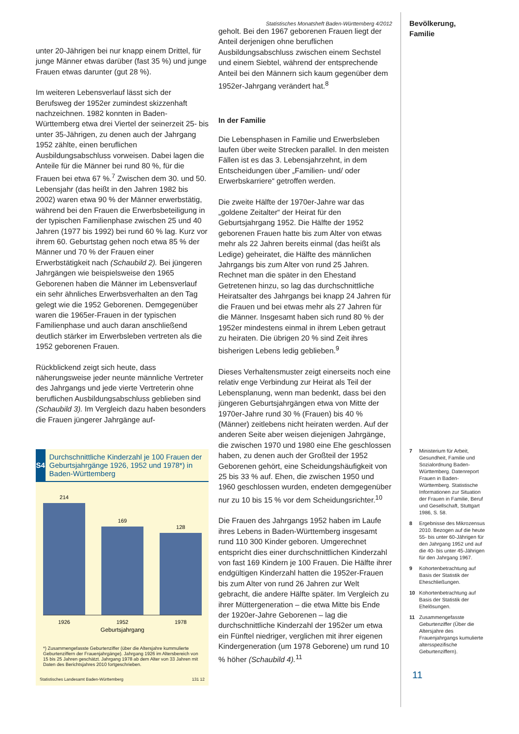unter 20-Jährigen bei nur knapp einem Drittel, für junge Männer etwas darüber (fast 35 %) und junge Frauen etwas darunter (gut 28 %).
Im weiteren Lebensverlauf lässt sich der Berufsweg der 1952er zumindest skizzenhaft nachzeichnen. 1982 konnten in Baden-Württemberg etwa drei Viertel der seinerzeit 25- bis unter 35-Jährigen, zu denen auch der Jahrgang 1952 zählte, einen beruflichen Ausbildungsabschluss vorweisen. Dabei lagen die Anteile für die Männer bei rund 80 %, für die Frauen bei etwa 67 %.<sup>7</sup> Zwischen dem 30. und 50. Lebensjahr (das heißt in den Jahren 1982 bis 2002) waren etwa 90 % der Männer erwerbstätig, während bei den Frauen die Erwerbsbeteiligung in der typischen Familienphase zwischen 25 und 40 Jahren (1977 bis 1992) bei rund 60 % lag. Kurz vor ihrem 60. Geburtstag gehen noch etwa 85 % der Männer und 70 % der Frauen einer Erwerbstätigkeit nach (Schaubild 2). Bei jüngeren Jahrgängen wie beispielsweise den 1965 Geborenen haben die Männer im Lebensverlauf ein sehr ähnliches Erwerbsverhalten an den Tag gelegt wie die 1952 Geborenen. Demgegenüber waren die 1965er-Frauen in der typischen Familienphase und auch daran anschließend deutlich stärker im Erwerbsleben vertreten als die 1952 geborenen Frauen.
Rückblickend zeigt sich heute, dass näherungsweise jeder neunte männliche Vertreter des Jahrgangs und jede vierte Vertreterin ohne beruflichen Ausbildungsabschluss geblieben sind (Schaubild 3). Im Vergleich dazu haben besonders die Frauen jüngerer Jahrgänge auf-
S4
Durchschnittliche Kinderzahl je 100 Frauen der Geburtsjahrgänge 1926, 1952 und 1978*) in Baden-Württemberg
214
169
128
1926
1952
1978
Geburtsjahrgang
*) Zusammengefasste Geburtenziffer (über die Altersjahre kummulierte Geburtenziffern der Frauenjahrgänge). Jahrgang 1926 im Altersbereich von 15 bis 25 Jahren geschätzt. Jahrgang 1978 ab dem Alter von 33 Jahren mit Daten des Berichtsjahres 2010 fortgeschrieben.
Statistisches Landesamt Baden-Württemberg 131 12
Statistisches Monatsheft Baden-Württemberg 4/2012
geholt. Bei den 1967 geborenen Frauen liegt der Anteil derjenigen ohne beruflichen Ausbildungsabschluss zwischen einem Sechstel und einem Siebtel, während der entsprechende Anteil bei den Männern sich kaum gegenüber dem 1952er-Jahrgang verändert hat.<sup>8</sup>
In der Familie
Die Lebensphasen in Familie und Erwerbsleben laufen über weite Strecken parallel. In den meisten Fällen ist es das 3. Lebensjahrzehnt, in dem Entscheidungen über „Familien- und/ oder Erwerbskarriere“ getroffen werden.
Die zweite Hälfte der 1970er-Jahre war das „goldene Zeitalter“ der Heirat für den Geburtsjahrgang 1952. Die Hälfte der 1952 geborenen Frauen hatte bis zum Alter von etwas mehr als 22 Jahren bereits einmal (das heißt als Ledige) geheiratet, die Hälfte des männlichen Jahrgangs bis zum Alter von rund 25 Jahren. Rechnet man die später in den Ehestand Getretenen hinzu, so lag das durchschnittliche Heiratsalter des Jahrgangs bei knapp 24 Jahren für die Frauen und bei etwas mehr als 27 Jahren für die Männer. Insgesamt haben sich rund 80 % der 1952er mindestens einmal in ihrem Leben getraut zu heiraten. Die übrigen 20 % sind Zeit ihres bisherigen Lebens ledig geblieben.<sup>9</sup>
Dieses Verhaltensmuster zeigt einerseits noch eine relativ enge Verbindung zur Heirat als Teil der Lebensplanung, wenn man bedenkt, dass bei den jüngeren Geburtsjahrgängen etwa von Mitte der 1970er-Jahre rund 30 % (Frauen) bis 40 % (Männer) zeitlebens nicht heiraten werden. Auf der anderen Seite aber weisen diejenigen Jahrgänge, die zwischen 1970 und 1980 eine Ehe geschlossen haben, zu denen auch der Großteil der 1952 Geborenen gehört, eine Scheidungshäufigkeit von 25 bis 33 % auf. Ehen, die zwischen 1950 und 1960 geschlossen wurden, endeten demgegenüber nur zu 10 bis 15 % vor dem Scheidungsrichter.<sup>10</sup>
Die Frauen des Jahrgangs 1952 haben im Laufe ihres Lebens in Baden-Württemberg insgesamt rund 110 300 Kinder geboren. Umgerechnet entspricht dies einer durchschnittlichen Kinderzahl von fast 169 Kindern je 100 Frauen. Die Hälfte ihrer endgültigen Kinderzahl hatten die 1952er-Frauen bis zum Alter von rund 26 Jahren zur Welt gebracht, die andere Hälfte später. Im Vergleich zu ihrer Müttergeneration – die etwa Mitte bis Ende der 1920er-Jahre Geborenen – lag die durchschnittliche Kinderzahl der 1952er um etwa ein Fünftel niedriger, verglichen mit ihrer eigenen Kindergeneration (um 1978 Geborene) um rund 10 % höher (Schaubild 4).<sup>11</sup>
Bevölkerung,
Familie
7 Ministerium für Arbeit, Gesundheit, Familie und Sozialordnung Baden-Württemberg. Datenreport Frauen in Baden-Württemberg. Statistische Informationen zur Situation der Frauen in Familie, Beruf und Gesellschaft, Stuttgart 1986, S. 58.
8 Ergebnisse des Mikrozensus 2010. Bezogen auf die heute 55- bis unter 60-Jährigen für den Jahrgang 1952 und auf die 40- bis unter 45-Jährigen für den Jahrgang 1967.
9 Kohortenbetrachtung auf Basis der Statistik der Eheschließungen.
10 Kohortenbetrachtung auf Basis der Statistik der Ehelösungen.
11 Zusammengefasste Geburtenziffer (Über die Altersjahre des Frauenjahrgangs kumulierte altersspezifische Geburtenziffern).
11